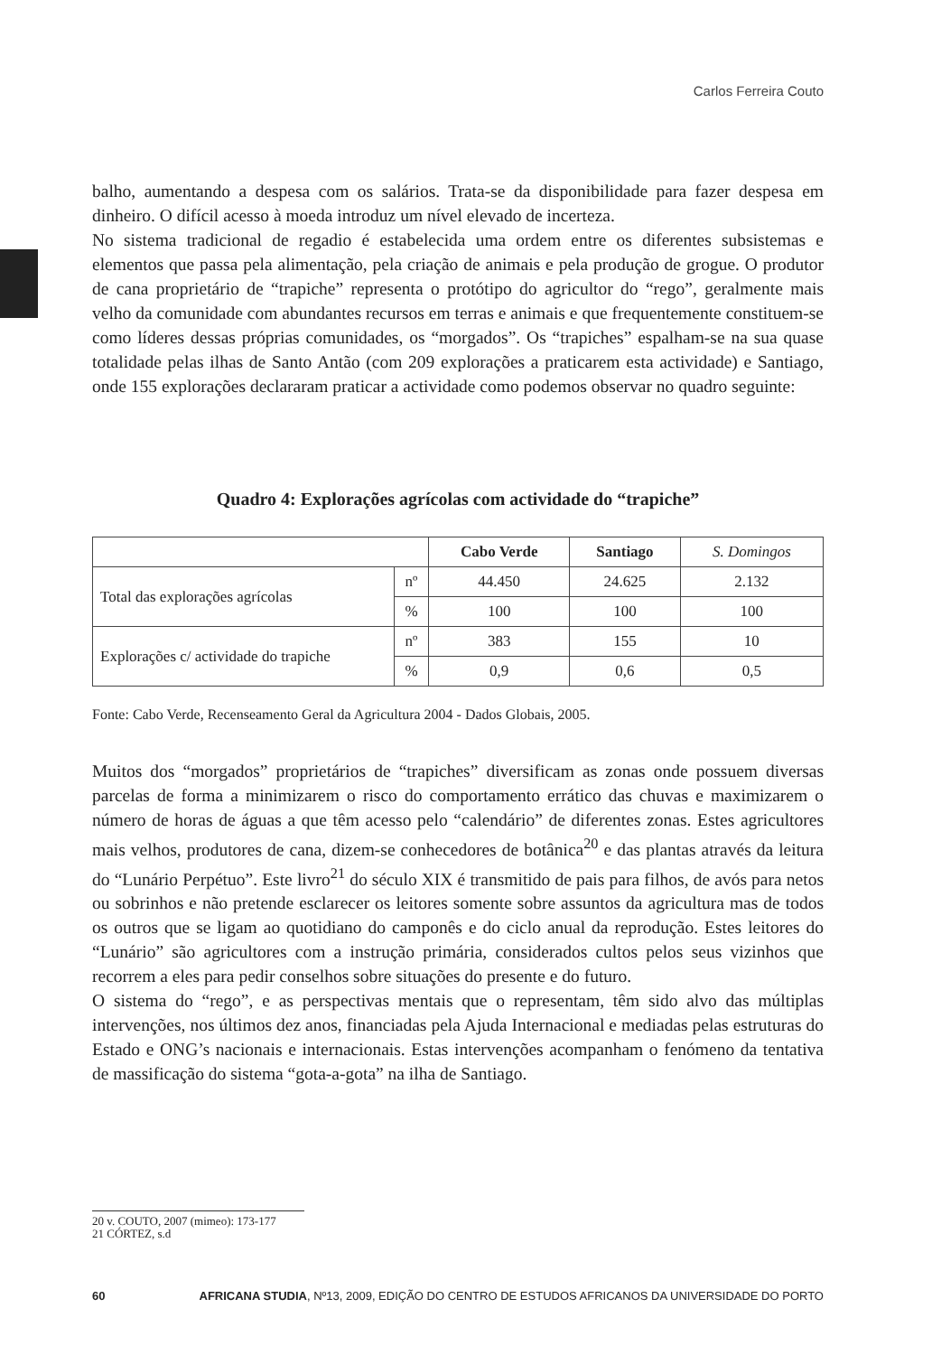Carlos Ferreira Couto
balho, aumentando a despesa com os salários. Trata-se da disponibilidade para fazer despesa em dinheiro. O difícil acesso à moeda introduz um nível elevado de incerteza.
No sistema tradicional de regadio é estabelecida uma ordem entre os diferentes subsistemas e elementos que passa pela alimentação, pela criação de animais e pela produção de grogue. O produtor de cana proprietário de “trapiche” representa o protótipo do agricultor do “rego”, geralmente mais velho da comunidade com abundantes recursos em terras e animais e que frequentemente constituem-se como líderes dessas próprias comunidades, os “morgados”. Os “trapiches” espalham-se na sua quase totalidade pelas ilhas de Santo Antão (com 209 explorações a praticarem esta actividade) e Santiago, onde 155 explorações declararam praticar a actividade como podemos observar no quadro seguinte:
Quadro 4: Explorações agrícolas com actividade do “trapiche”
| | | Cabo Verde | Santiago | S. Domingos |
| --- | --- | --- | --- | --- |
| Total das explorações agrícolas | nº | 44.450 | 24.625 | 2.132 |
| | % | 100 | 100 | 100 |
| Explorações c/ actividade do trapiche | nº | 383 | 155 | 10 |
| | % | 0,9 | 0,6 | 0,5 |
Fonte: Cabo Verde, Recenseamento Geral da Agricultura 2004 - Dados Globais, 2005.
Muitos dos “morgados” proprietários de “trapiches” diversificam as zonas onde possuem diversas parcelas de forma a minimizarem o risco do comportamento errático das chuvas e maximizarem o número de horas de águas a que têm acesso pelo “calendário” de diferentes zonas. Estes agricultores mais velhos, produtores de cana, dizem-se conhecedores de botânica<sup>20</sup> e das plantas através da leitura do “Lunário Perpétuo”. Este livro<sup>21</sup> do século XIX é transmitido de pais para filhos, de avós para netos ou sobrinhos e não pretende esclarecer os leitores somente sobre assuntos da agricultura mas de todos os outros que se ligam ao quotidiano do camponês e do ciclo anual da reprodução. Estes leitores do “Lunário” são agricultores com a instrução primária, considerados cultos pelos seus vizinhos que recorrem a eles para pedir conselhos sobre situações do presente e do futuro.
O sistema do “rego”, e as perspectivas mentais que o representam, têm sido alvo das múltiplas intervenções, nos últimos dez anos, financiadas pela Ajuda Internacional e mediadas pelas estruturas do Estado e ONG’s nacionais e internacionais. Estas intervenções acompanham o fenómeno da tentativa de massificação do sistema “gota-a-gota” na ilha de Santiago.
20 v. COUTO, 2007 (mimeo): 173-177
21 CÓRTEZ, s.d
60 AFRICANA STUDIA, Nº13, 2009, EDIÇÃO DO CENTRO DE ESTUDOS AFRICANOS DA UNIVERSIDADE DO PORTO